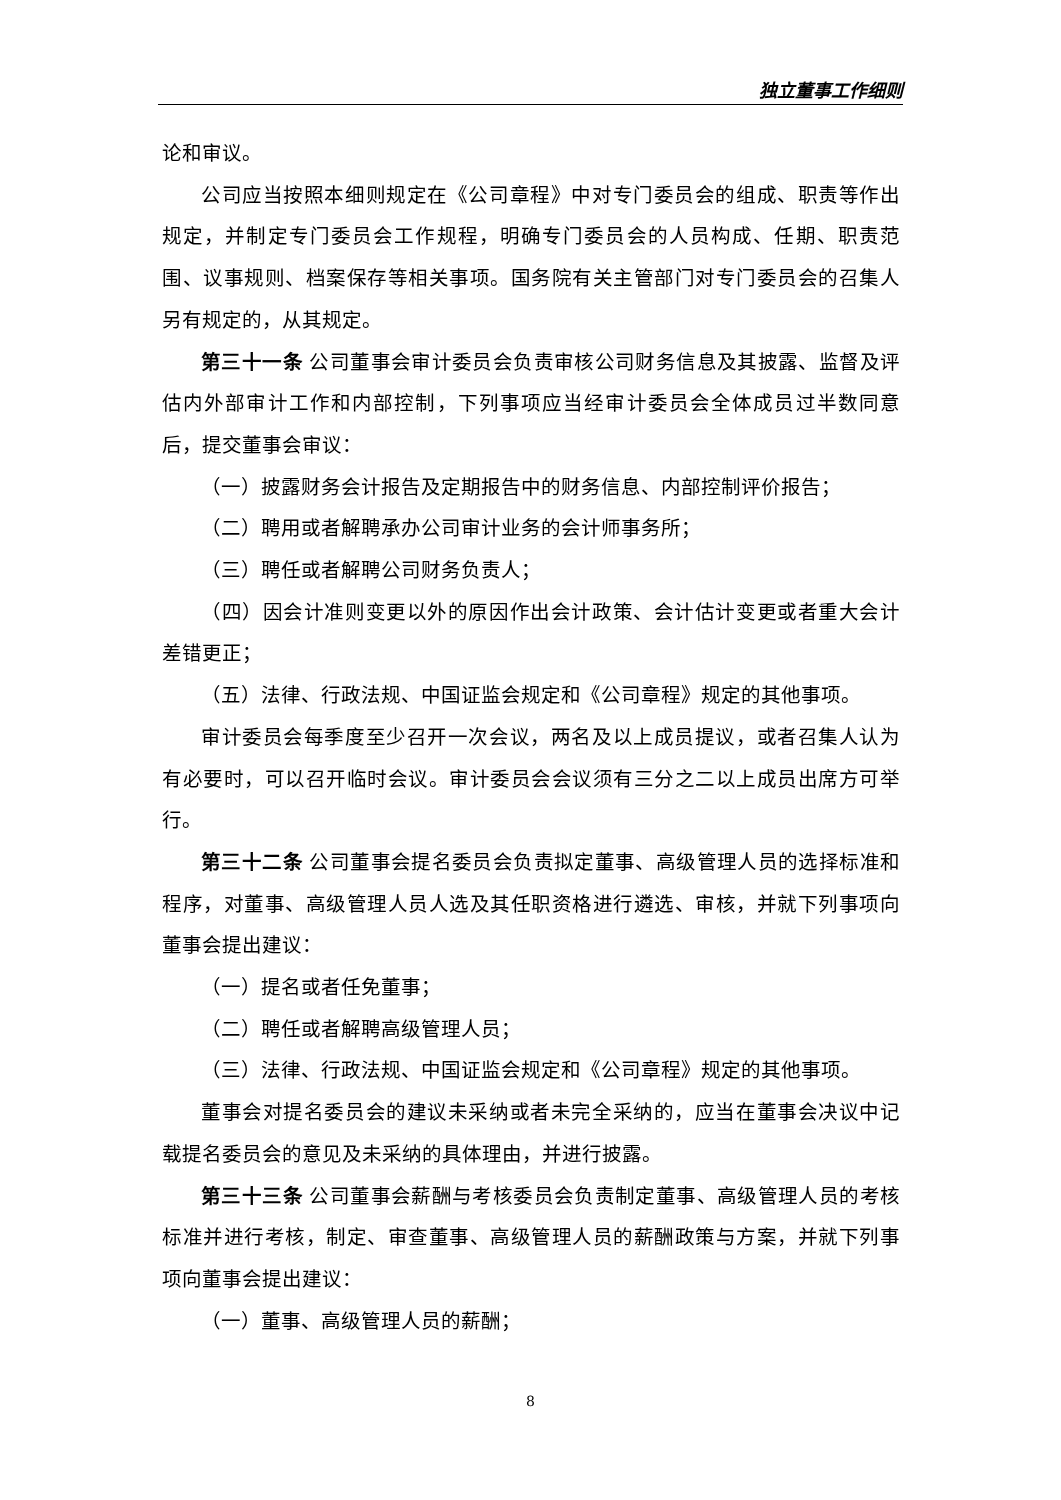独立董事工作细则
论和审议。
公司应当按照本细则规定在《公司章程》中对专门委员会的组成、职责等作出规定，并制定专门委员会工作规程，明确专门委员会的人员构成、任期、职责范围、议事规则、档案保存等相关事项。国务院有关主管部门对专门委员会的召集人另有规定的，从其规定。
第三十一条 公司董事会审计委员会负责审核公司财务信息及其披露、监督及评估内外部审计工作和内部控制，下列事项应当经审计委员会全体成员过半数同意后，提交董事会审议：
（一）披露财务会计报告及定期报告中的财务信息、内部控制评价报告；
（二）聘用或者解聘承办公司审计业务的会计师事务所；
（三）聘任或者解聘公司财务负责人；
（四）因会计准则变更以外的原因作出会计政策、会计估计变更或者重大会计差错更正；
（五）法律、行政法规、中国证监会规定和《公司章程》规定的其他事项。
审计委员会每季度至少召开一次会议，两名及以上成员提议，或者召集人认为有必要时，可以召开临时会议。审计委员会会议须有三分之二以上成员出席方可举行。
第三十二条 公司董事会提名委员会负责拟定董事、高级管理人员的选择标准和程序，对董事、高级管理人员人选及其任职资格进行遴选、审核，并就下列事项向董事会提出建议：
（一）提名或者任免董事；
（二）聘任或者解聘高级管理人员；
（三）法律、行政法规、中国证监会规定和《公司章程》规定的其他事项。
董事会对提名委员会的建议未采纳或者未完全采纳的，应当在董事会决议中记载提名委员会的意见及未采纳的具体理由，并进行披露。
第三十三条 公司董事会薪酬与考核委员会负责制定董事、高级管理人员的考核标准并进行考核，制定、审查董事、高级管理人员的薪酬政策与方案，并就下列事项向董事会提出建议：
（一）董事、高级管理人员的薪酬；
8